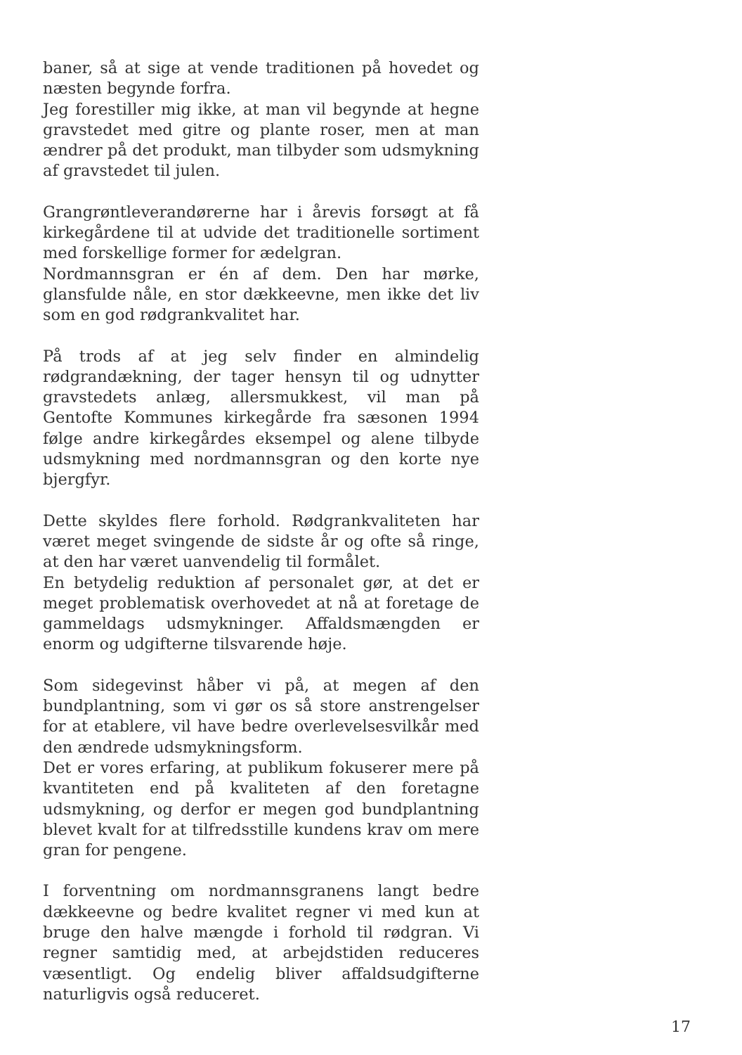baner, så at sige at vende traditionen på hovedet og næsten begynde forfra.
Jeg forestiller mig ikke, at man vil begynde at hegne gravstedet med gitre og plante roser, men at man ændrer på det produkt, man tilbyder som udsmykning af gravstedet til julen.
Grangrøntleverandørerne har i årevis forsøgt at få kirkegårdene til at udvide det traditionelle sortiment med forskellige former for ædelgran.
Nordmannsgran er én af dem. Den har mørke, glansfulde nåle, en stor dækkeevne, men ikke det liv som en god rødgrankvalitet har.
På trods af at jeg selv finder en almindelig rødgrandækning, der tager hensyn til og udnytter gravstedets anlæg, allersmukkest, vil man på Gentofte Kommunes kirkegårde fra sæsonen 1994 følge andre kirkegårdes eksempel og alene tilbyde udsmykning med nordmannsgran og den korte nye bjergfyr.
Dette skyldes flere forhold. Rødgrankvaliteten har været meget svingende de sidste år og ofte så ringe, at den har været uanvendelig til formålet.
En betydelig reduktion af personalet gør, at det er meget problematisk overhovedet at nå at foretage de gammeldags udsmykninger. Affaldsmængden er enorm og udgifterne tilsvarende høje.
Som sidegevinst håber vi på, at megen af den bundplantning, som vi gør os så store anstrengelser for at etablere, vil have bedre overlevelsesvilkår med den ændrede udsmykningsform.
Det er vores erfaring, at publikum fokuserer mere på kvantiteten end på kvaliteten af den foretagne udsmykning, og derfor er megen god bundplantning blevet kvalt for at tilfredsstille kundens krav om mere gran for pengene.
I forventning om nordmannsgranens langt bedre dækkeevne og bedre kvalitet regner vi med kun at bruge den halve mængde i forhold til rødgran. Vi regner samtidig med, at arbejdstiden reduceres væsentligt. Og endelig bliver affaldsudgifterne naturligvis også reduceret.
17